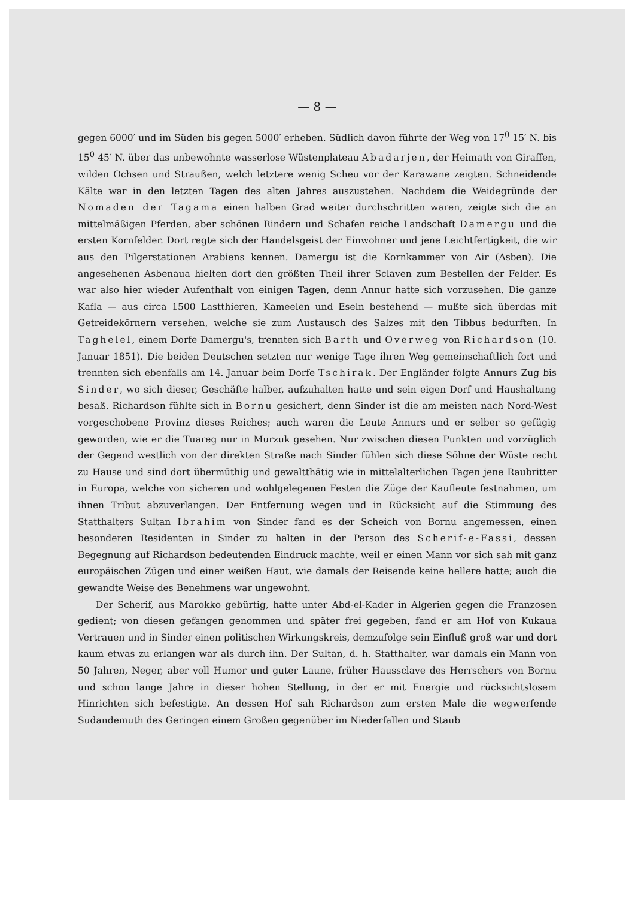— 8 —
gegen 6000′ und im Süden bis gegen 5000′ erheben. Südlich davon führte der Weg von 17<sup>0</sup> 15′ N. bis 15<sup>0</sup> 45′ N. über das unbewohnte wasserlose Wüstenplateau Abadarjen, der Heimath von Giraffen, wilden Ochsen und Straußen, welch letztere wenig Scheu vor der Karawane zeigten. Schneidende Kälte war in den letzten Tagen des alten Jahres auszustehen. Nachdem die Weidegründe der Nomaden der Tagama einen halben Grad weiter durchschritten waren, zeigte sich die an mittelmäßigen Pferden, aber schönen Rindern und Schafen reiche Landschaft Damergu und die ersten Kornfelder. Dort regte sich der Handelsgeist der Einwohner und jene Leichtfertigkeit, die wir aus den Pilgerstationen Arabiens kennen. Damergu ist die Kornkammer von Air (Asben). Die angesehenen Asbenaua hielten dort den größten Theil ihrer Sclaven zum Bestellen der Felder. Es war also hier wieder Aufenthalt von einigen Tagen, denn Annur hatte sich vorzusehen. Die ganze Kafla — aus circa 1500 Lastthieren, Kameelen und Eseln bestehend — mußte sich überdas mit Getreidekörnern versehen, welche sie zum Austausch des Salzes mit den Tibbus bedurften. In Taghelel, einem Dorfe Damergu's, trennten sich Barth und Overweg von Richardson (10. Januar 1851). Die beiden Deutschen setzten nur wenige Tage ihren Weg gemeinschaftlich fort und trennten sich ebenfalls am 14. Januar beim Dorfe Tschirak. Der Engländer folgte Annurs Zug bis Sinder, wo sich dieser, Geschäfte halber, aufzuhalten hatte und sein eigen Dorf und Haushaltung besaß. Richardson fühlte sich in Bornu gesichert, denn Sinder ist die am meisten nach Nord-West vorgeschobene Provinz dieses Reiches; auch waren die Leute Annurs und er selber so gefügig geworden, wie er die Tuareg nur in Murzuk gesehen. Nur zwischen diesen Punkten und vorzüglich der Gegend westlich von der direkten Straße nach Sinder fühlen sich diese Söhne der Wüste recht zu Hause und sind dort übermüthig und gewaltthätig wie in mittelalterlichen Tagen jene Raubritter in Europa, welche von sicheren und wohlgelegenen Festen die Züge der Kaufleute festnahmen, um ihnen Tribut abzuverlangen. Der Entfernung wegen und in Rücksicht auf die Stimmung des Statthalters Sultan Ibrahim von Sinder fand es der Scheich von Bornu angemessen, einen besonderen Residenten in Sinder zu halten in der Person des Scherif-e-Fassi, dessen Begegnung auf Richardson bedeutenden Eindruck machte, weil er einen Mann vor sich sah mit ganz europäischen Zügen und einer weißen Haut, wie damals der Reisende keine hellere hatte; auch die gewandte Weise des Benehmens war ungewohnt.
Der Scherif, aus Marokko gebürtig, hatte unter Abd-el-Kader in Algerien gegen die Franzosen gedient; von diesen gefangen genommen und später frei gegeben, fand er am Hof von Kukaua Vertrauen und in Sinder einen politischen Wirkungskreis, demzufolge sein Einfluß groß war und dort kaum etwas zu erlangen war als durch ihn. Der Sultan, d. h. Statthalter, war damals ein Mann von 50 Jahren, Neger, aber voll Humor und guter Laune, früher Haussclave des Herrschers von Bornu und schon lange Jahre in dieser hohen Stellung, in der er mit Energie und rücksichtslosem Hinrichten sich befestigte. An dessen Hof sah Richardson zum ersten Male die wegwerfende Sudandemuth des Geringen einem Großen gegenüber im Niederfallen und Staub